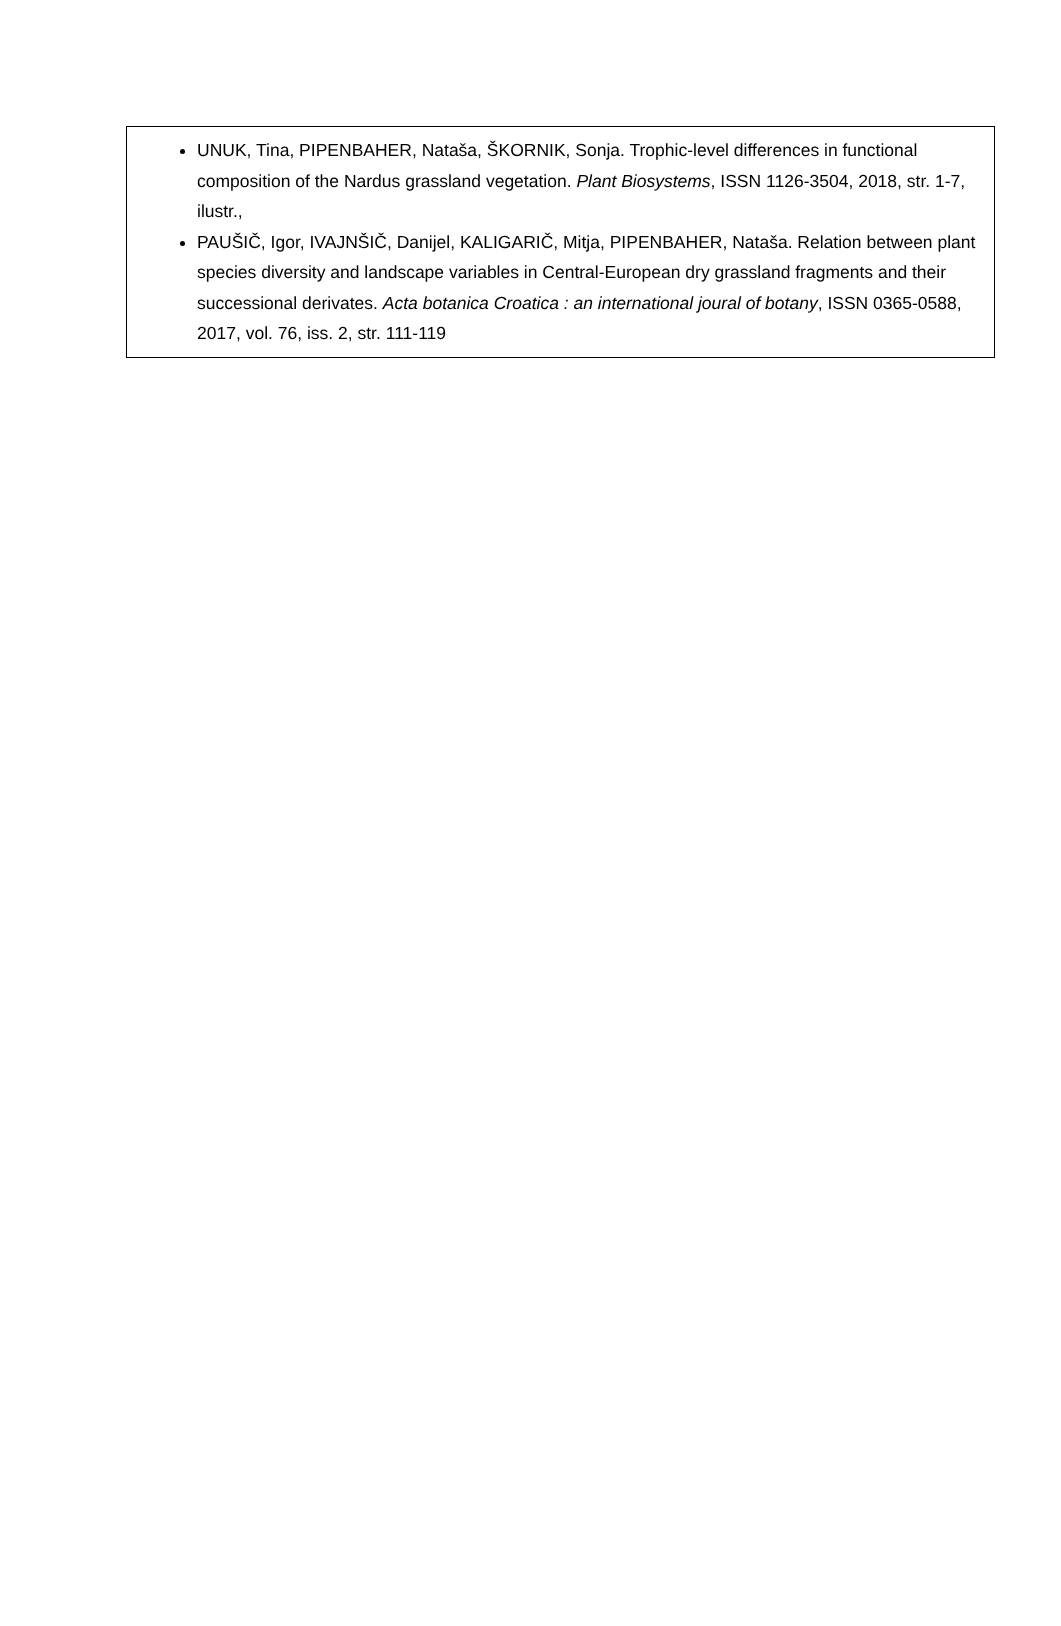UNUK, Tina, PIPENBAHER, Nataša, ŠKORNIK, Sonja. Trophic-level differences in functional composition of the Nardus grassland vegetation. Plant Biosystems, ISSN 1126-3504, 2018, str. 1-7, ilustr.,
PAUŠIČ, Igor, IVAJNŠIČ, Danijel, KALIGARIČ, Mitja, PIPENBAHER, Nataša. Relation between plant species diversity and landscape variables in Central-European dry grassland fragments and their successional derivates. Acta botanica Croatica : an international joural of botany, ISSN 0365-0588, 2017, vol. 76, iss. 2, str. 111-119